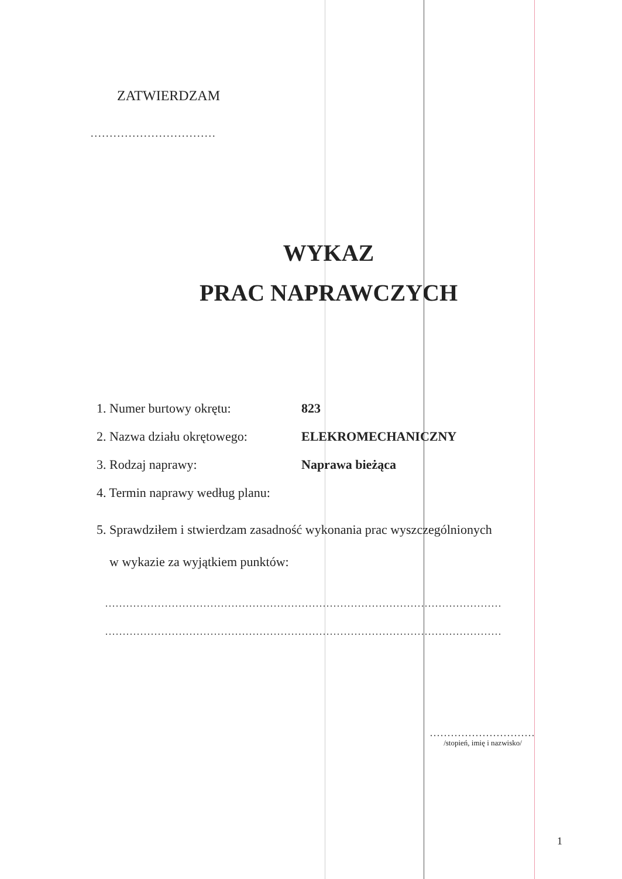ZATWIERDZAM
.................................
WYKAZ
PRAC NAPRAWCZYCH
1. Numer burtowy okrętu: 823
2. Nazwa działu okrętowego: ELEKROMECHANICZNY
3. Rodzaj naprawy: Naprawa bieżąca
4. Termin naprawy według planu:
5. Sprawdziłem i stwierdzam zasadność wykonania prac wyszczególnionych
w wykazie za wyjątkiem punktów:
.................................................................................................................
.................................................................................................................
..............................
/stopień, imię i nazwisko/
1